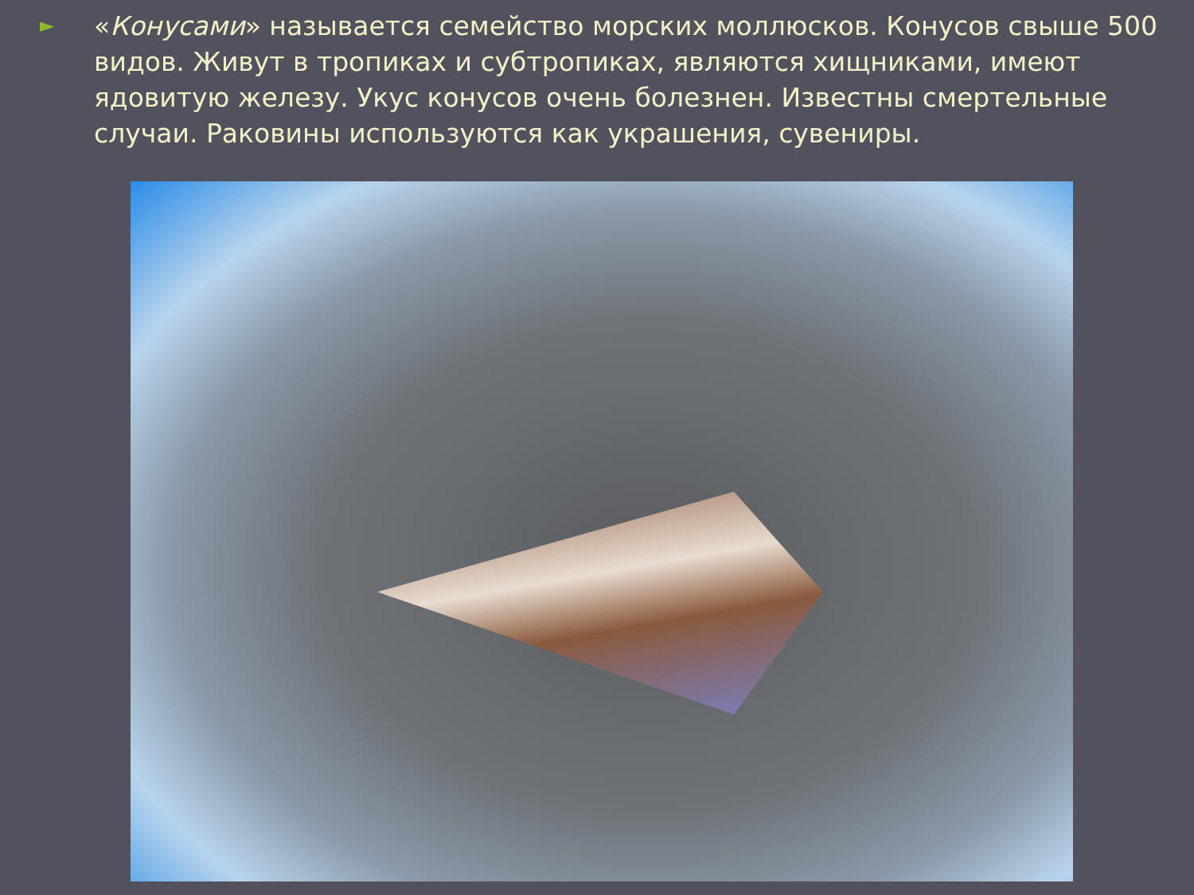►
«Конусами» называется семейство морских моллюсков. Конусов свыше 500 видов. Живут в тропиках и субтропиках, являются хищниками, имеют ядовитую железу. Укус конусов очень болезнен. Известны смертельные случаи. Раковины используются как украшения, сувениры.